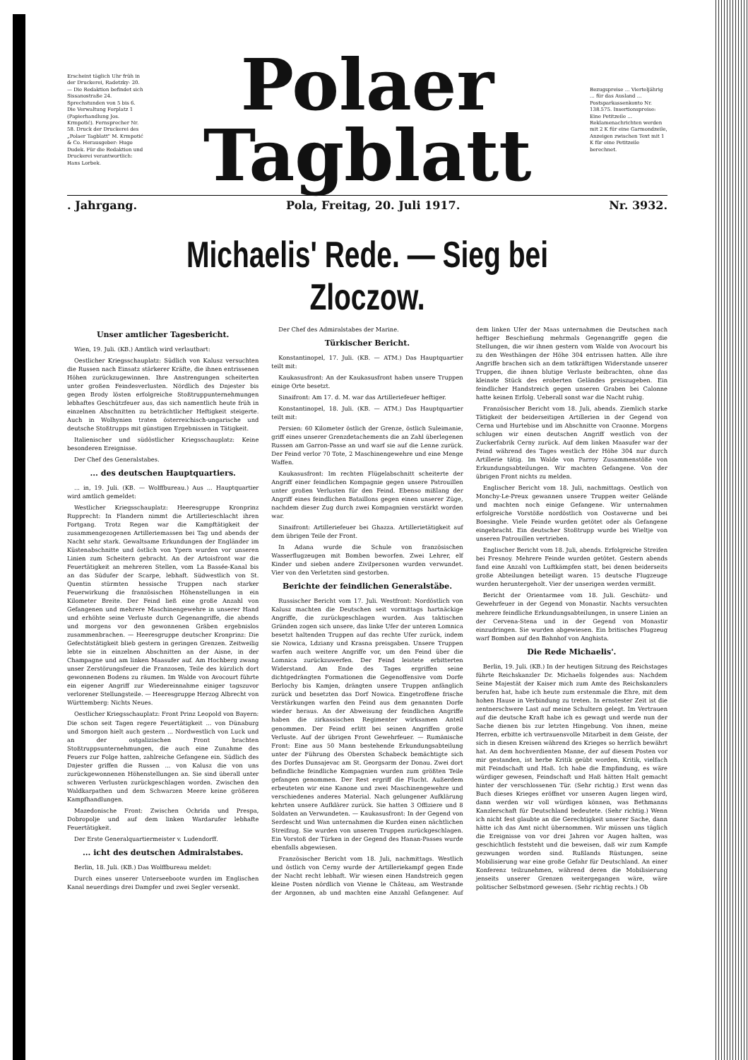Erscheint täglich Uhr früh in der Druckerei, Radetzky- 20. — Die Redaktion befindet sich Sissanostraße 24. Sprechstunden von 5 bis 6. Die Verwaltung Forplatz 1 (Papierhandlung Jos. Krmpotić). Fernsprecher Nr. 58. Druck der Druckerei des „Polaer Tagblatt" M. Krmpotić & Co. Herausgeber: Hugo Dudek. Für die Redaktion und Druckerei verantwortlich: Hans Lorbek.
Polaer
Tagblatt
Bezugspreise ... Vierteljährig ... für das Ausland ... Postsparkassenkonto Nr. 138.575. Insertionspreise: Eine Petitzeile ... Reklamenachrichten werden mit 2 K für eine Garmondzeile, Anzeigen zwischen Text mit 1 K für eine Petitzeile berechnet.
. Jahrgang. Pola, Freitag, 20. Juli 1917. Nr. 3932.
Michaelis' Rede. — Sieg bei Zloczow.
Unser amtlicher Tagesbericht.
Wien, 19. Juli. (KB.) Amtlich wird verlautbart:
Oestlicher Kriegsschauplatz: Südlich von Kalusz versuchten die Russen nach Einsatz stärkerer Kräfte, die ihnen entrissenen Höhen zurückzugewinnen. Ihre Anstrengungen scheiterten unter großen Feindesverlusten. Nördlich des Dnjester bis gegen Brody lösten erfolgreiche Stoßtruppunternehmungen lebhaftes Geschützfeuer aus, das sich namentlich heute früh in einzelnen Abschnitten zu beträchtlicher Heftigkeit steigerte. Auch in Wolhynien traten österreichisch-ungarische und deutsche Stoßtrupps mit günstigen Ergebnissen in Tätigkeit.
Italienischer und südöstlicher Kriegsschauplatz: Keine besonderen Ereignisse.
Der Chef des Generalstabes.
... des deutschen Hauptquartiers.
... in, 19. Juli. (KB. — Wolffbureau.) Aus ... Hauptquartier wird amtlich gemeldet:
Westlicher Kriegsschauplatz: Heeresgruppe Kronprinz Rupprecht: In Flandern nimmt die Artillerieschlacht ihren Fortgang. Trotz Regen war die Kampftätigkeit der zusammengezogenen Artilleriemassen bei Tag und abends der Nacht sehr stark. Gewaltsame Erkundungen der Engländer im Küstenabschnitte und östlich von Ypern wurden vor unseren Linien zum Scheitern gebracht. An der Artoisfront war die Feuertätigkeit an mehreren Stellen, vom La Bassée-Kanal bis an das Südufer der Scarpe, lebhaft. Südwestlich von St. Quentin stürmten hessische Truppen nach starker Feuerwirkung die französischen Höhenstellungen in ein Kilometer Breite. Der Feind ließ eine große Anzahl von Gefangenen und mehrere Maschinengewehre in unserer Hand und erhöhte seine Verluste durch Gegenangriffe, die abends und morgens vor den gewonnenen Gräben ergebnislos zusammenbrachen. — Heeresgruppe deutscher Kronprinz: Die Gefechtstätigkeit blieb gestern in geringen Grenzen. Zeitweilig lebte sie in einzelnen Abschnitten an der Aisne, in der Champagne und am linken Maasufer auf. Am Hochberg zwang unser Zerstörungsfeuer die Franzosen, Teile des kürzlich dort gewonnenen Bodens zu räumen. Im Walde von Avocourt führte ein eigener Angriff zur Wiedereinnahme einiger tagszuvor verlorener Stellungsteile. — Heeresgruppe Herzog Albrecht von Württemberg: Nichts Neues.
Oestlicher Kriegsschauplatz: Front Prinz Leopold von Bayern: Die schon seit Tagen regere Feuertätigkeit ... von Dünaburg und Smorgon hielt auch gestern ... Nordwestlich von Luck und an der ostgalizischen Front brachten Stoßtruppsunternehmungen, die auch eine Zunahme des Feuers zur Folge hatten, zahlreiche Gefangene ein. Südlich des Dnjester griffen die Russen ... von Kalusz die von uns zurückgewonnenen Höhenstellungen an. Sie sind überall unter schweren Verlusten zurückgeschlagen worden. Zwischen den Waldkarpathen und dem Schwarzen Meere keine größeren Kampfhandlungen.
Mazedonische Front: Zwischen Ochrida und Prespa, Dobropolje und auf dem linken Wardarufer lebhafte Feuertätigkeit.
Der Erste Generalquartiermeister v. Ludendorff.
... icht des deutschen Admiralstabes.
Berlin, 18. Juli. (KB.) Das Wolffbureau meldet:
Durch eines unserer Unterseeboote wurden im Englischen Kanal neuerdings drei Dampfer und zwei Segler versenkt.
Der Chef des Admiralstabes der Marine.
Türkischer Bericht.
Konstantinopel, 17. Juli. (KB. — ATM.) Das Hauptquartier teilt mit:
Kaukasusfront: An der Kaukasusfront haben unsere Truppen einige Orte besetzt.
Sinaifront: Am 17. d. M. war das Artilleriefeuer heftiger.
Konstantinopel, 18. Juli. (KB. — ATM.) Das Hauptquartier teilt mit:
Persien: 60 Kilometer östlich der Grenze, östlich Suleimanie, griff eines unserer Grenzdetachements die an Zahl überlegenen Russen am Garron-Passe an und warf sie auf die Lenne zurück. Der Feind verlor 70 Tote, 2 Maschinengewehre und eine Menge Waffen.
Kaukasusfront: Im rechten Flügelabschnitt scheiterte der Angriff einer feindlichen Kompagnie gegen unsere Patrouillen unter großen Verlusten für den Feind. Ebenso mißlang der Angriff eines feindlichen Bataillons gegen einen unserer Züge, nachdem dieser Zug durch zwei Kompagnien verstärkt worden war.
Sinaifront: Artilleriefeuer bei Ghazza. Artillerietätigkeit auf dem übrigen Teile der Front.
In Adana wurde die Schule von französischen Wasserflugzeugen mit Bomben beworfen. Zwei Lehrer, elf Kinder und sieben andere Zivilpersonen wurden verwundet. Vier von den Verletzten sind gestorben.
Berichte der feindlichen Generalstäbe.
Russischer Bericht vom 17. Juli. Westfront: Nordöstlich von Kalusz machten die Deutschen seit vormittags hartnäckige Angriffe, die zurückgeschlagen wurden. Aus taktischen Gründen zogen sich unsere, das linke Ufer der unteren Lomnica besetzt haltenden Truppen auf das rechte Ufer zurück, indem sie Nowica, Ldziany und Krasna preisgaben. Unsere Truppen warfen auch weitere Angriffe vor, um den Feind über die Lomnica zurückzuwerfen. Der Feind leistete erbitterten Widerstand. Am Ende des Tages ergriffen seine dichtgedrängten Formationen die Gegenoffensive vom Dorfe Berlochy bis Kamjen, drängten unsere Truppen anfänglich zurück und besetzten das Dorf Nowica. Eingetroffene frische Verstärkungen warfen den Feind aus dem genannten Dorfe wieder heraus. An der Abweisung der feindlichen Angriffe haben die zirkassischen Regimenter wirksamen Anteil genommen. Der Feind erlitt bei seinen Angriffen große Verluste. Auf der übrigen Front Gewehrfeuer. — Rumänische Front: Eine aus 50 Mann bestehende Erkundungsabteilung unter der Führung des Obersten Schabeck bemächtigte sich des Dorfes Dunsajevac am St. Georgsarm der Donau. Zwei dort befindliche feindliche Kompagnien wurden zum größten Teile gefangen genommen. Der Rest ergriff die Flucht. Außerdem erbeuteten wir eine Kanone und zwei Maschinengewehre und verschiedenes anderes Material. Nach gelungener Aufklärung kehrten unsere Aufklärer zurück. Sie hatten 3 Offiziere und 8 Soldaten an Verwundeten. — Kaukasusfront: In der Gegend von Serdescht und Wan unternahmen die Kurden einen nächtlichen Streifzug. Sie wurden von unseren Truppen zurückgeschlagen. Ein Vorstoß der Türken in der Gegend des Hanan-Passes wurde ebenfalls abgewiesen.
Französischer Bericht vom 18. Juli, nachmittags. Westlich und östlich von Cerny wurde der Artilleriekampf gegen Ende der Nacht recht lebhaft. Wir wiesen einen Handstreich gegen kleine Posten nördlich von Vienne le Château, am Westrande der Argonnen, ab und machten eine Anzahl Gefangener. Auf dem linken Ufer der Maas unternahmen die Deutschen nach heftiger Beschießung mehrmals Gegenangriffe gegen die Stellungen, die wir ihnen gestern vom Walde von Avocourt bis zu den Westhängen der Höhe 304 entrissen hatten. Alle ihre Angriffe brachen sich an dem tatkräftigen Widerstande unserer Truppen, die ihnen blutige Verluste beibrachten, ohne das kleinste Stück des eroberten Geländes preiszugeben. Ein feindlicher Handstreich gegen unseren Graben bei Calonne hatte keinen Erfolg. Ueberall sonst war die Nacht ruhig.
Französischer Bericht vom 18. Juli, abends. Ziemlich starke Tätigkeit der beiderseitigen Artillerien in der Gegend von Cerna und Hurtebise und im Abschnitte von Craonne. Morgens schlugen wir einen deutschen Angriff westlich von der Zuckerfabrik Cerny zurück. Auf dem linken Maasufer war der Feind während des Tages westlich der Höhe 304 nur durch Artillerie tätig. Im Walde von Parroy Zusammenstöße von Erkundungsabteilungen. Wir machten Gefangene. Von der übrigen Front nichts zu melden.
Englischer Bericht vom 18. Juli, nachmittags. Oestlich von Monchy-Le-Preux gewannen unsere Truppen weiter Gelände und machten noch einige Gefangene. Wir unternahmen erfolgreiche Vorstöße nordöstlich von Oostaverne und bei Boesinghe. Viele Feinde wurden getötet oder als Gefangene eingebracht. Ein deutscher Stoßtrupp wurde bei Wieltje von unseren Patrouillen vertrieben.
Englischer Bericht vom 18. Juli, abends. Erfolgreiche Streifen bei Fresnoy. Mehrere Feinde wurden getötet. Gestern abends fand eine Anzahl von Luftkämpfen statt, bei denen beiderseits große Abteilungen beteiligt waren. 15 deutsche Flugzeuge wurden heruntergeholt. Vier der unserigen werden vermißt.
Bericht der Orientarmee vom 18. Juli. Geschütz- und Gewehrfeuer in der Gegend von Monastir. Nachts versuchten mehrere feindliche Erkundungsabteilungen, in unsere Linien an der Cervena-Stena und in der Gegend von Monastir einzudringen. Sie wurden abgewiesen. Ein britisches Flugzeug warf Bomben auf den Bahnhof von Anghista.
Die Rede Michaelis'.
Berlin, 19. Juli. (KB.) In der heutigen Sitzung des Reichstages führte Reichskanzler Dr. Michaelis folgendes aus: Nachdem Seine Majestät der Kaiser mich zum Amte des Reichskanzlers berufen hat, habe ich heute zum erstenmale die Ehre, mit dem hohen Hause in Verbindung zu treten. In ernstester Zeit ist die zentnerschwere Last auf meine Schultern gelegt. Im Vertrauen auf die deutsche Kraft habe ich es gewagt und werde nun der Sache dienen bis zur letzten Hingebung. Von ihnen, meine Herren, erbitte ich vertrauensvolle Mitarbeit in dem Geiste, der sich in diesen Kreisen während des Krieges so herrlich bewährt hat. An dem hochverdienten Manne, der auf diesem Posten vor mir gestanden, ist herbe Kritik geübt worden, Kritik, vielfach mit Feindschaft und Haß. Ich habe die Empfindung, es wäre würdiger gewesen, Feindschaft und Haß hätten Halt gemacht hinter der verschlossenen Tür. (Sehr richtig.) Erst wenn das Buch dieses Krieges eröffnet vor unseren Augen liegen wird, dann werden wir voll würdigen können, was Bethmanns Kanzlerschaft für Deutschland bedeutete. (Sehr richtig.) Wenn ich nicht fest glaubte an die Gerechtigkeit unserer Sache, dann hätte ich das Amt nicht übernommen. Wir müssen uns täglich die Ereignisse von vor drei Jahren vor Augen halten, was geschichtlich feststeht und die beweisen, daß wir zum Kampfe gezwungen worden sind. Rußlands Rüstungen, seine Mobilisierung war eine große Gefahr für Deutschland. An einer Konferenz teilzunehmen, während deren die Mobilisierung jenseits unserer Grenzen weitergegangen wäre, wäre politischer Selbstmord gewesen. (Sehr richtig rechts.) Ob